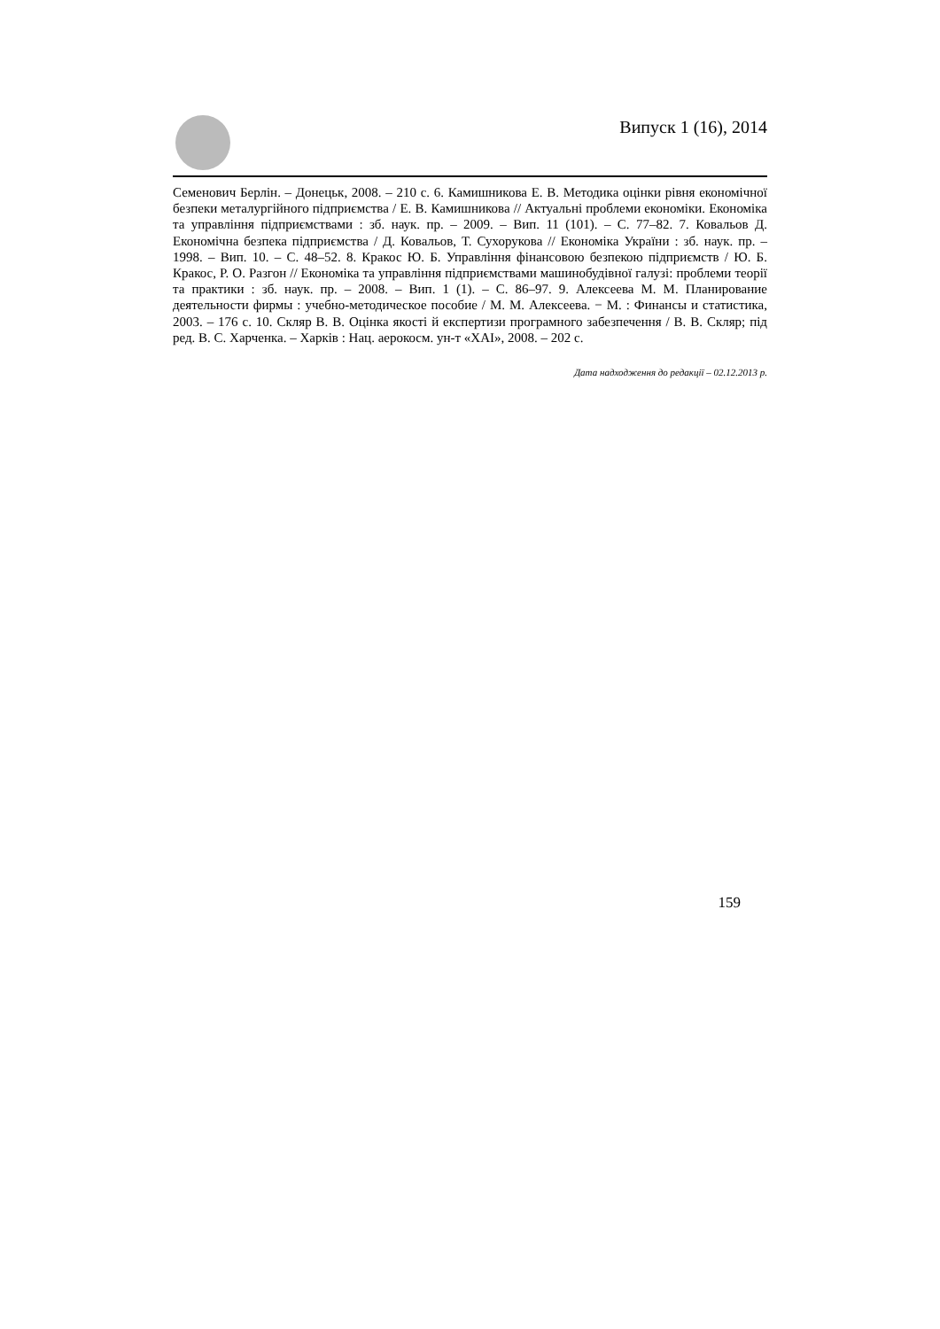Випуск 1 (16), 2014
Семенович Берлін. – Донецьк, 2008. – 210 с. 6. Камишникова Е. В. Методика оцінки рівня економічної безпеки металургійного підприємства / Е. В. Камишникова // Актуальні проблеми економіки. Економіка та управління підприємствами : зб. наук. пр. – 2009. – Вип. 11 (101). – С. 77–82. 7. Ковальов Д. Економічна безпека підприємства / Д. Ковальов, Т. Сухорукова // Економіка України : зб. наук. пр. – 1998. – Вип. 10. – С. 48–52. 8. Кракос Ю. Б. Управління фінансовою безпекою підприємств / Ю. Б. Кракос, Р. О. Разгон // Економіка та управління підприємствами машинобудівної галузі: проблеми теорії та практики : зб. наук. пр. – 2008. – Вип. 1 (1). – С. 86–97. 9. Алексеева М. М. Планирование деятельности фирмы : учебно-методическое пособие / М. М. Алексеева. − М. : Финансы и статистика, 2003. – 176 с. 10. Скляр В. В. Оцінка якості й експертизи програмного забезпечення / В. В. Скляр; під ред. В. С. Харченка. – Харків : Нац. аерокосм. ун-т «ХАІ», 2008. – 202 с.
Дата надходження до редакції – 02.12.2013 р.
159